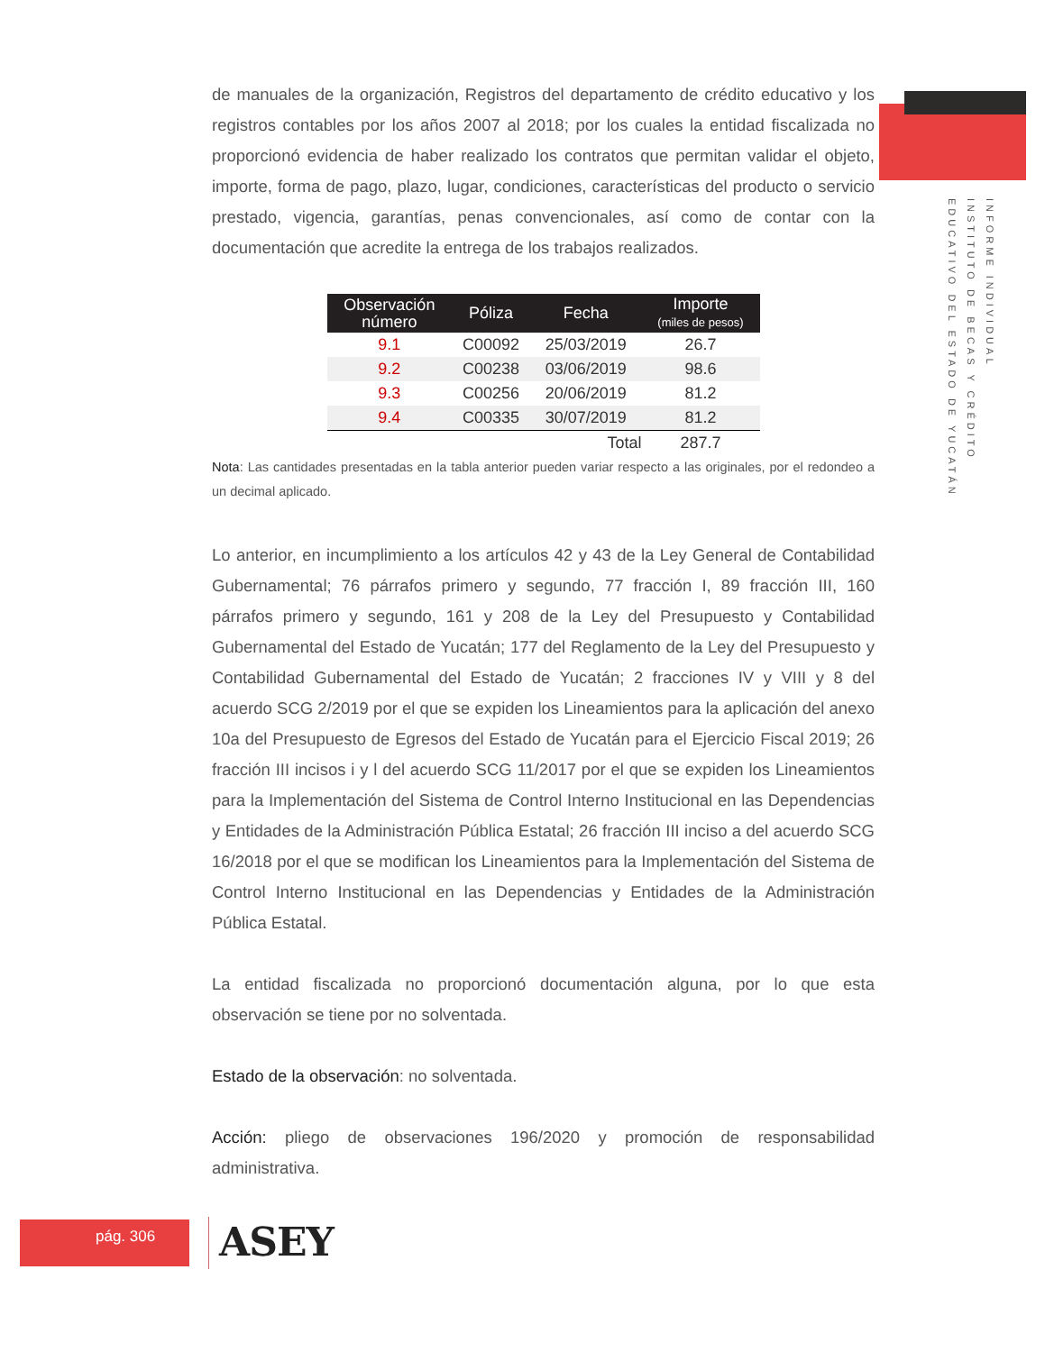INFORME INDIVIDUAL
INSTITUTO DE BECAS Y CRÉDITO
EDUCATIVO DEL ESTADO DE YUCATÁN
de manuales de la organización, Registros del departamento de crédito educativo y los registros contables por los años 2007 al 2018; por los cuales la entidad fiscalizada no proporcionó evidencia de haber realizado los contratos que permitan validar el objeto, importe, forma de pago, plazo, lugar, condiciones, características del producto o servicio prestado, vigencia, garantías, penas convencionales, así como de contar con la documentación que acredite la entrega de los trabajos realizados.
| Observación número | Póliza | Fecha | Importe (miles de pesos) |
| --- | --- | --- | --- |
| 9.1 | C00092 | 25/03/2019 | 26.7 |
| 9.2 | C00238 | 03/06/2019 | 98.6 |
| 9.3 | C00256 | 20/06/2019 | 81.2 |
| 9.4 | C00335 | 30/07/2019 | 81.2 |
| | | Total | 287.7 |
Nota: Las cantidades presentadas en la tabla anterior pueden variar respecto a las originales, por el redondeo a un decimal aplicado.
Lo anterior, en incumplimiento a los artículos 42 y 43 de la Ley General de Contabilidad Gubernamental; 76 párrafos primero y segundo, 77 fracción I, 89 fracción III, 160 párrafos primero y segundo, 161 y 208 de la Ley del Presupuesto y Contabilidad Gubernamental del Estado de Yucatán; 177 del Reglamento de la Ley del Presupuesto y Contabilidad Gubernamental del Estado de Yucatán; 2 fracciones IV y VIII y 8 del acuerdo SCG 2/2019 por el que se expiden los Lineamientos para la aplicación del anexo 10a del Presupuesto de Egresos del Estado de Yucatán para el Ejercicio Fiscal 2019; 26 fracción III incisos i y l del acuerdo SCG 11/2017 por el que se expiden los Lineamientos para la Implementación del Sistema de Control Interno Institucional en las Dependencias y Entidades de la Administración Pública Estatal; 26 fracción III inciso a del acuerdo SCG 16/2018 por el que se modifican los Lineamientos para la Implementación del Sistema de Control Interno Institucional en las Dependencias y Entidades de la Administración Pública Estatal.
La entidad fiscalizada no proporcionó documentación alguna, por lo que esta observación se tiene por no solventada.
Estado de la observación: no solventada.
Acción: pliego de observaciones 196/2020 y promoción de responsabilidad administrativa.
pág. 306 ASEY